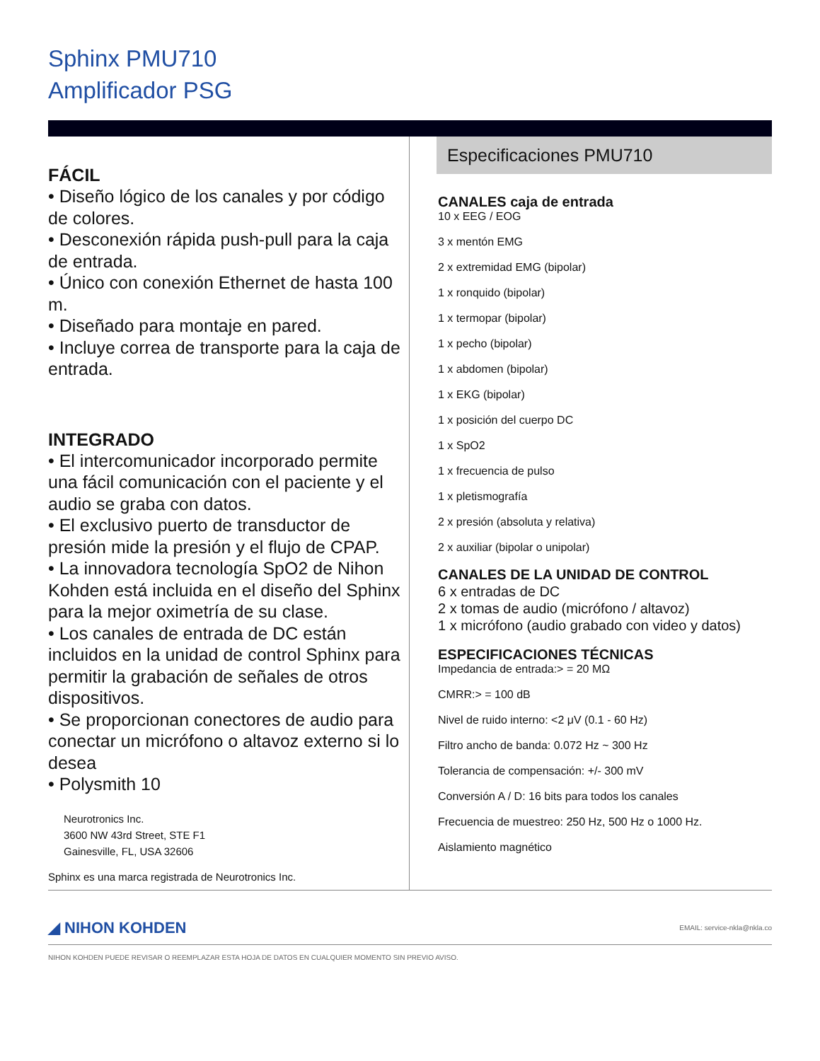Sphinx PMU710
Amplificador PSG
FÁCIL
• Diseño lógico de los canales y por código de colores.
• Desconexión rápida push-pull para la caja de entrada.
• Único con conexión Ethernet de hasta 100 m.
• Diseñado para montaje en pared.
• Incluye correa de transporte para la caja de entrada.
INTEGRADO
• El intercomunicador incorporado permite una fácil comunicación con el paciente y el audio se graba con datos.
• El exclusivo puerto de transductor de presión mide la presión y el flujo de CPAP.
• La innovadora tecnología SpO2 de Nihon Kohden está incluida en el diseño del Sphinx para la mejor oximetría de su clase.
• Los canales de entrada de DC están incluidos en la unidad de control Sphinx para permitir la grabación de señales de otros dispositivos.
• Se proporcionan conectores de audio para conectar un micrófono o altavoz externo si lo desea
• Polysmith 10
Neurotronics Inc.
3600 NW 43rd Street, STE F1
Gainesville, FL, USA 32606
Sphinx es una marca registrada de Neurotronics Inc.
Especificaciones PMU710
CANALES caja de entrada
10 x EEG / EOG
3 x mentón EMG
2 x extremidad EMG (bipolar)
1 x ronquido (bipolar)
1 x termopar (bipolar)
1 x pecho (bipolar)
1 x abdomen (bipolar)
1 x EKG (bipolar)
1 x posición del cuerpo DC
1 x SpO2
1 x frecuencia de pulso
1 x pletismografía
2 x presión (absoluta y relativa)
2 x auxiliar (bipolar o unipolar)
CANALES DE LA UNIDAD DE CONTROL
6 x entradas de DC
2 x tomas de audio (micrófono / altavoz)
1 x micrófono (audio grabado con video y datos)
ESPECIFICACIONES TÉCNICAS
Impedancia de entrada:> = 20 MΩ
CMRR:> = 100 dB
Nivel de ruido interno: <2 μV (0.1 - 60 Hz)
Filtro ancho de banda: 0.072 Hz ~ 300 Hz
Tolerancia de compensación: +/- 300 mV
Conversión A / D: 16 bits para todos los canales
Frecuencia de muestreo: 250 Hz, 500 Hz o 1000 Hz.
Aislamiento magnético
◢ NIHON KOHDEN EMAIL: service-nkla@nkla.co
NIHON KOHDEN PUEDE REVISAR O REEMPLAZAR ESTA HOJA DE DATOS EN CUALQUIER MOMENTO SIN PREVIO AVISO.